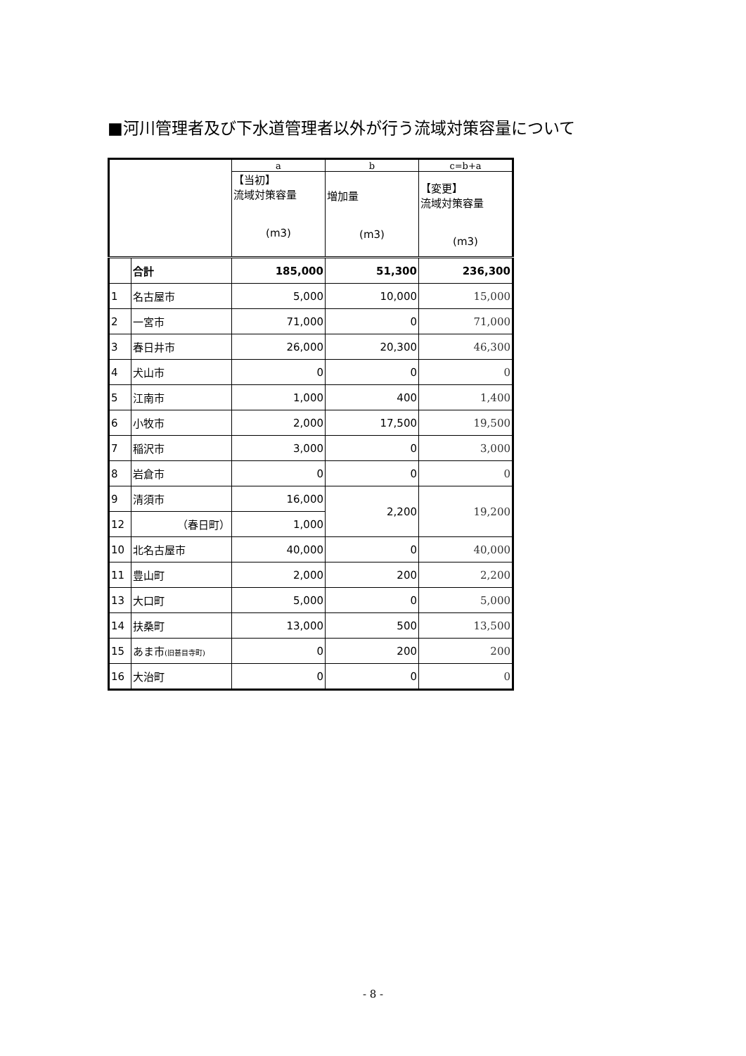■河川管理者及び下水道管理者以外が行う流域対策容量について
| | | a | b | c=b+a |
| | | 【当初】 流域対策容量 (m3) | 増加量 (m3) | 【変更】 流域対策容量 (m3) |
| | 合計 | 185,000 | 51,300 | 236,300 |
| 1 | 名古屋市 | 5,000 | 10,000 | 15,000 |
| 2 | 一宮市 | 71,000 | 0 | 71,000 |
| 3 | 春日井市 | 26,000 | 20,300 | 46,300 |
| 4 | 犬山市 | 0 | 0 | 0 |
| 5 | 江南市 | 1,000 | 400 | 1,400 |
| 6 | 小牧市 | 2,000 | 17,500 | 19,500 |
| 7 | 稲沢市 | 3,000 | 0 | 3,000 |
| 8 | 岩倉市 | 0 | 0 | 0 |
| 9 | 清須市 | 16,000 | 2,200 | 19,200 |
| 12 | （春日町） | 1,000 | | |
| 10 | 北名古屋市 | 40,000 | 0 | 40,000 |
| 11 | 豊山町 | 2,000 | 200 | 2,200 |
| 13 | 大口町 | 5,000 | 0 | 5,000 |
| 14 | 扶桑町 | 13,000 | 500 | 13,500 |
| 15 | あま市 (旧甚目寺町) | 0 | 200 | 200 |
| 16 | 大治町 | 0 | 0 | 0 |
- 8 -